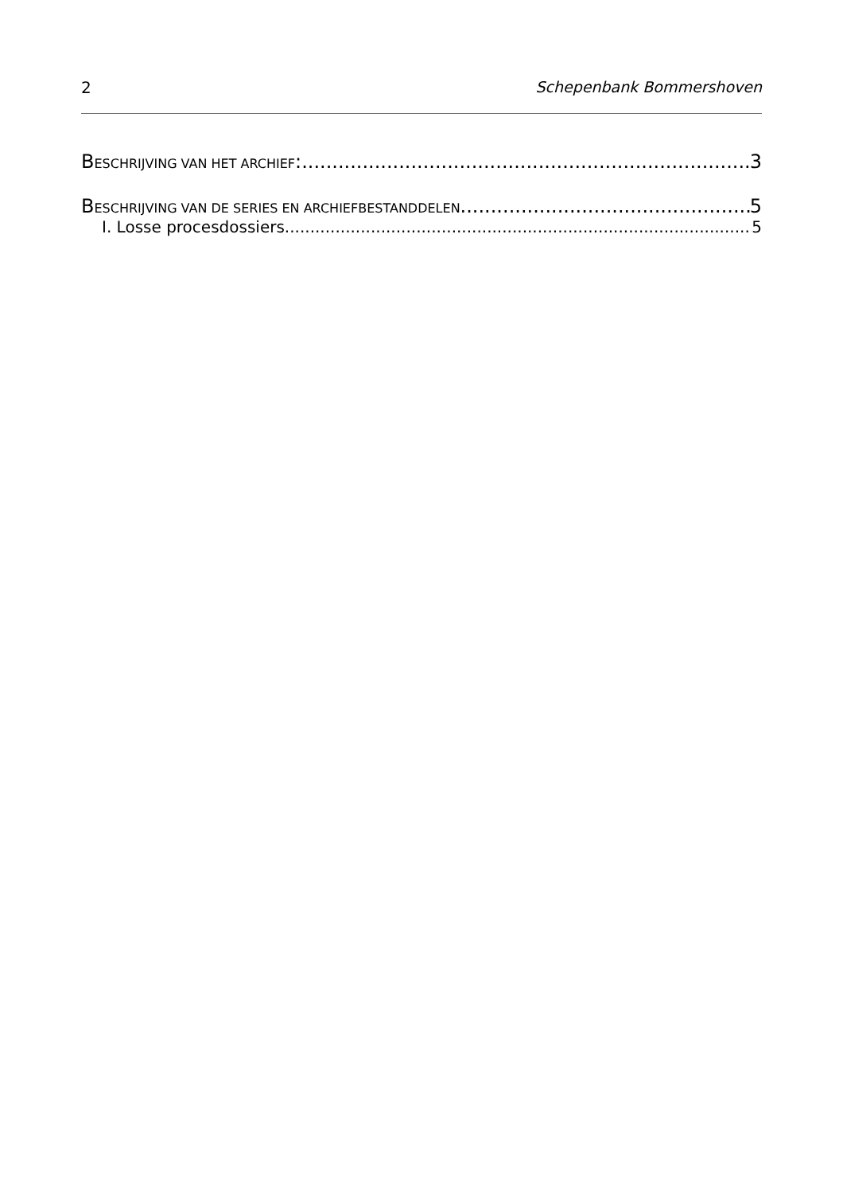2 Schepenbank Bommershoven
BESCHRIJVING VAN HET ARCHIEF: 3
BESCHRIJVING VAN DE SERIES EN ARCHIEFBESTANDDELEN 5
I. Losse procesdossiers 5